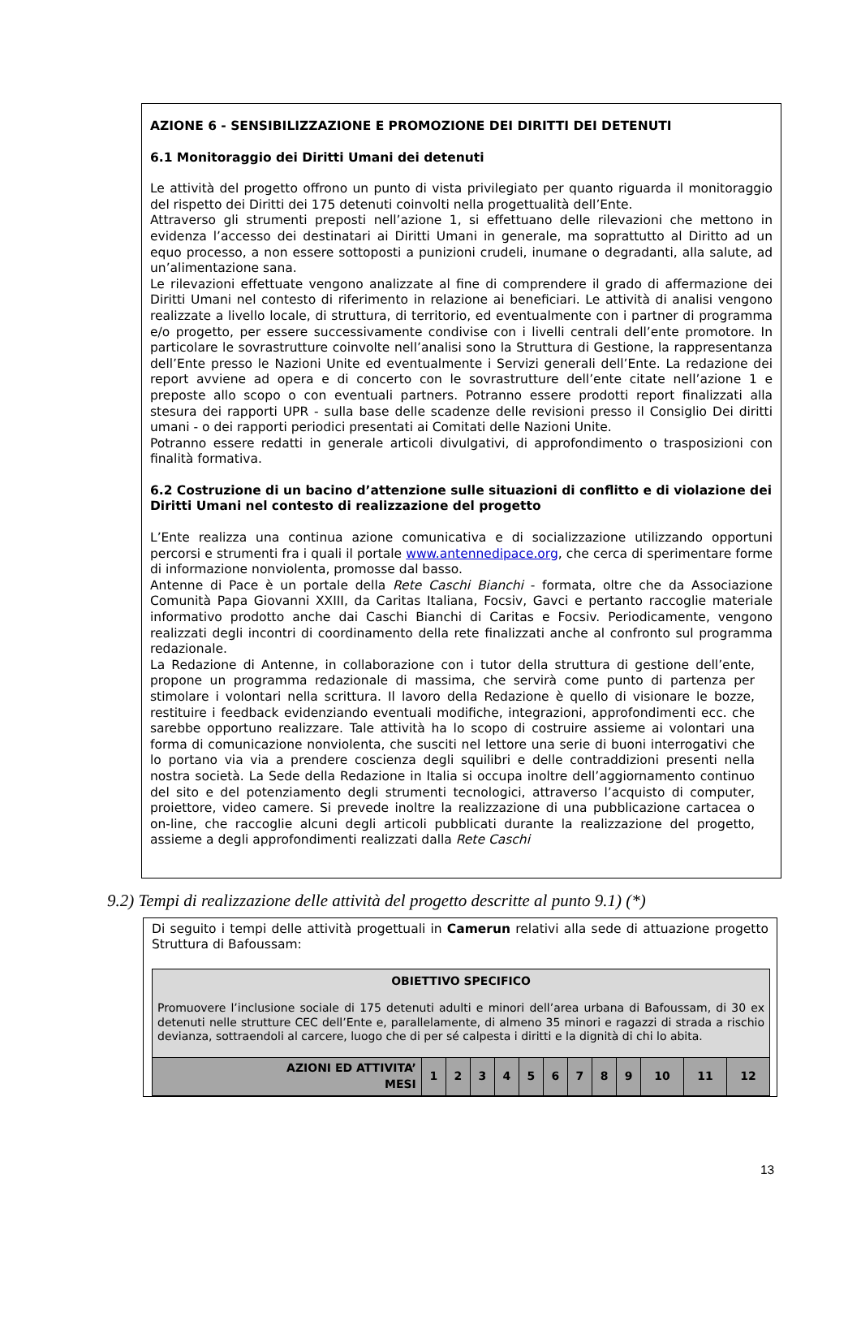AZIONE 6 - SENSIBILIZZAZIONE E PROMOZIONE DEI DIRITTI DEI DETENUTI
6.1 Monitoraggio dei Diritti Umani dei detenuti
Le attività del progetto offrono un punto di vista privilegiato per quanto riguarda il monitoraggio del rispetto dei Diritti dei 175 detenuti coinvolti nella progettualità dell’Ente.
Attraverso gli strumenti preposti nell’azione 1, si effettuano delle rilevazioni che mettono in evidenza l’accesso dei destinatari ai Diritti Umani in generale, ma soprattutto al Diritto ad un equo processo, a non essere sottoposti a punizioni crudeli, inumane o degradanti, alla salute, ad un’alimentazione sana.
Le rilevazioni effettuate vengono analizzate al fine di comprendere il grado di affermazione dei Diritti Umani nel contesto di riferimento in relazione ai beneficiari. Le attività di analisi vengono realizzate a livello locale, di struttura, di territorio, ed eventualmente con i partner di programma e/o progetto, per essere successivamente condivise con i livelli centrali dell’ente promotore. In particolare le sovrastrutture coinvolte nell’analisi sono la Struttura di Gestione, la rappresentanza dell’Ente presso le Nazioni Unite ed eventualmente i Servizi generali dell’Ente. La redazione dei report avviene ad opera e di concerto con le sovrastrutture dell’ente citate nell’azione 1 e preposte allo scopo o con eventuali partners. Potranno essere prodotti report finalizzati alla stesura dei rapporti UPR - sulla base delle scadenze delle revisioni presso il Consiglio Dei diritti umani - o dei rapporti periodici presentati ai Comitati delle Nazioni Unite.
Potranno essere redatti in generale articoli divulgativi, di approfondimento o trasposizioni con finalità formativa.
6.2 Costruzione di un bacino d’attenzione sulle situazioni di conflitto e di violazione dei Diritti Umani nel contesto di realizzazione del progetto
L’Ente realizza una continua azione comunicativa e di socializzazione utilizzando opportuni percorsi e strumenti fra i quali il portale www.antennedipace.org, che cerca di sperimentare forme di informazione nonviolenta, promosse dal basso.
Antenne di Pace è un portale della Rete Caschi Bianchi - formata, oltre che da Associazione Comunità Papa Giovanni XXIII, da Caritas Italiana, Focsiv, Gavci e pertanto raccoglie materiale informativo prodotto anche dai Caschi Bianchi di Caritas e Focsiv. Periodicamente, vengono realizzati degli incontri di coordinamento della rete finalizzati anche al confronto sul programma redazionale.
La Redazione di Antenne, in collaborazione con i tutor della struttura di gestione dell’ente, propone un programma redazionale di massima, che servirà come punto di partenza per stimolare i volontari nella scrittura. Il lavoro della Redazione è quello di visionare le bozze, restituire i feedback evidenziando eventuali modifiche, integrazioni, approfondimenti ecc. che sarebbe opportuno realizzare. Tale attività ha lo scopo di costruire assieme ai volontari una forma di comunicazione nonviolenta, che susciti nel lettore una serie di buoni interrogativi che lo portano via via a prendere coscienza degli squilibri e delle contraddizioni presenti nella nostra società. La Sede della Redazione in Italia si occupa inoltre dell’aggiornamento continuo del sito e del potenziamento degli strumenti tecnologici, attraverso l’acquisto di computer, proiettore, video camere. Si prevede inoltre la realizzazione di una pubblicazione cartacea o on-line, che raccoglie alcuni degli articoli pubblicati durante la realizzazione del progetto, assieme a degli approfondimenti realizzati dalla Rete Caschi
9.2) Tempi di realizzazione delle attività del progetto descritte al punto 9.1) (*)
Di seguito i tempi delle attività progettuali in Camerun relativi alla sede di attuazione progetto Struttura di Bafoussam:
| OBIETTIVO SPECIFICO Promuovere l’inclusione sociale di 175 detenuti adulti e minori dell’area urbana di Bafoussam, di 30 ex detenuti nelle strutture CEC dell’Ente e, parallelamente, di almeno 35 minori e ragazzi di strada a rischio devianza, sottraendoli al carcere, luogo che di per sé calpesta i diritti e la dignità di chi lo abita. | | | | | | | | | | | | |
| AZIONI ED ATTIVITA’ MESI | 1 | 2 | 3 | 4 | 5 | 6 | 7 | 8 | 9 | 10 | 11 | 12 |
13